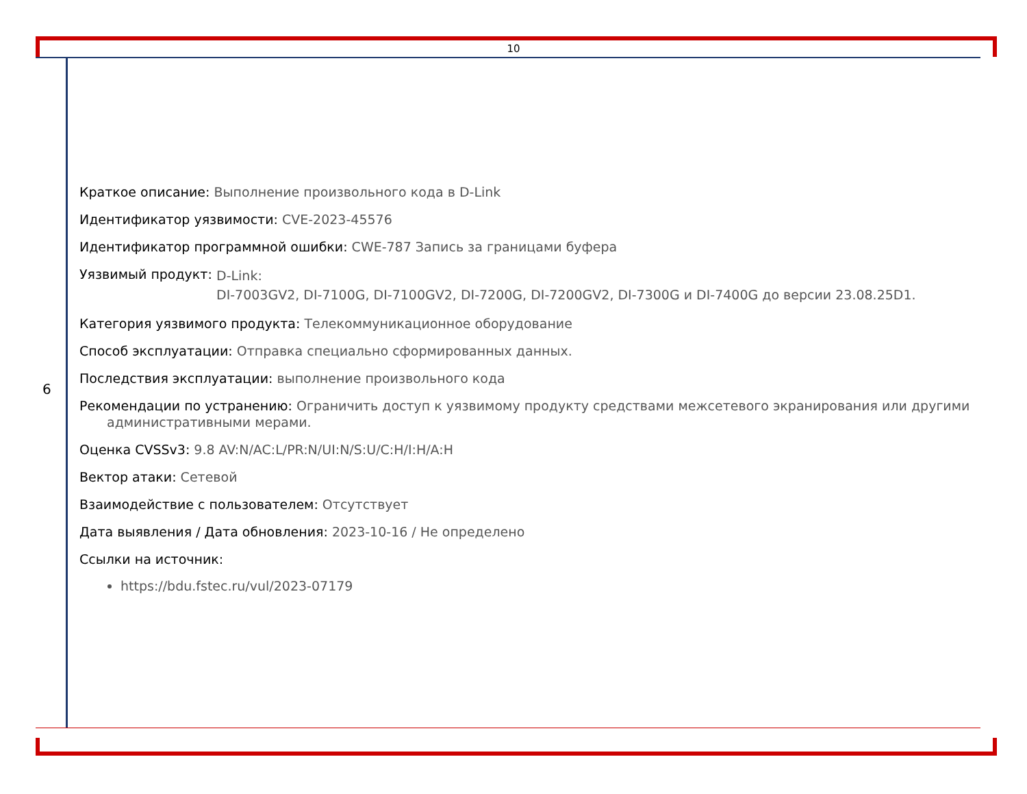10
6
Краткое описание: Выполнение произвольного кода в D-Link
Идентификатор уязвимости: CVE-2023-45576
Идентификатор программной ошибки: CWE-787 Запись за границами буфера
Уязвимый продукт: D-Link:
DI-7003GV2, DI-7100G, DI-7100GV2, DI-7200G, DI-7200GV2, DI-7300G и DI-7400G до версии 23.08.25D1.
Категория уязвимого продукта: Телекоммуникационное оборудование
Способ эксплуатации: Отправка специально сформированных данных.
Последствия эксплуатации: выполнение произвольного кода
Рекомендации по устранению: Ограничить доступ к уязвимому продукту средствами межсетевого экранирования или другими
административными мерами.
Оценка CVSSv3: 9.8 AV:N/AC:L/PR:N/UI:N/S:U/C:H/I:H/A:H
Вектор атаки: Сетевой
Взаимодействие с пользователем: Отсутствует
Дата выявления / Дата обновления: 2023-10-16 / Не определено
Ссылки на источник:
https://bdu.fstec.ru/vul/2023-07179